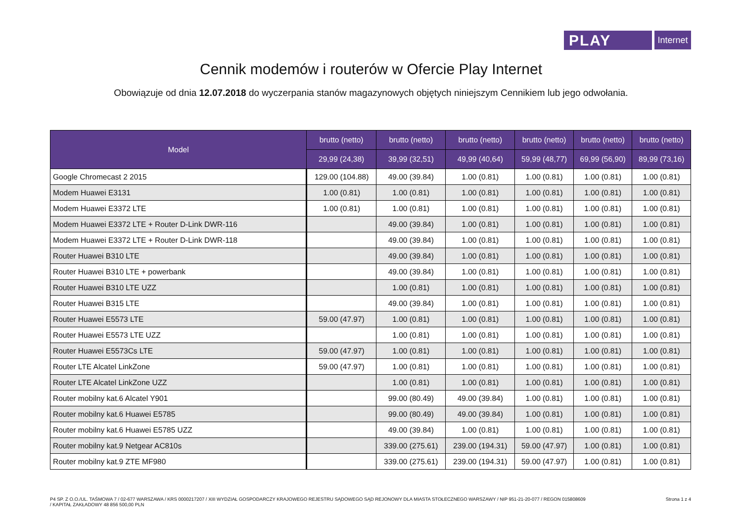PLAY
Internet
Cennik modemów i routerów w Ofercie Play Internet
Obowiązuje od dnia 12.07.2018 do wyczerpania stanów magazynowych objętych niniejszym Cennikiem lub jego odwołania.
| Model | brutto (netto) | brutto (netto) | brutto (netto) | brutto (netto) | brutto (netto) | brutto (netto) |
| --- | --- | --- | --- | --- | --- | --- |
| | 29,99 (24,38) | 39,99 (32,51) | 49,99 (40,64) | 59,99 (48,77) | 69,99 (56,90) | 89,99 (73,16) |
| Google Chromecast 2 2015 | 129.00 (104.88) | 49.00 (39.84) | 1.00 (0.81) | 1.00 (0.81) | 1.00 (0.81) | 1.00 (0.81) |
| Modem Huawei E3131 | 1.00 (0.81) | 1.00 (0.81) | 1.00 (0.81) | 1.00 (0.81) | 1.00 (0.81) | 1.00 (0.81) |
| Modem Huawei E3372 LTE | 1.00 (0.81) | 1.00 (0.81) | 1.00 (0.81) | 1.00 (0.81) | 1.00 (0.81) | 1.00 (0.81) |
| Modem Huawei E3372 LTE + Router D-Link DWR-116 | | 49.00 (39.84) | 1.00 (0.81) | 1.00 (0.81) | 1.00 (0.81) | 1.00 (0.81) |
| Modem Huawei E3372 LTE + Router D-Link DWR-118 | | 49.00 (39.84) | 1.00 (0.81) | 1.00 (0.81) | 1.00 (0.81) | 1.00 (0.81) |
| Router Huawei B310 LTE | | 49.00 (39.84) | 1.00 (0.81) | 1.00 (0.81) | 1.00 (0.81) | 1.00 (0.81) |
| Router Huawei B310 LTE + powerbank | | 49.00 (39.84) | 1.00 (0.81) | 1.00 (0.81) | 1.00 (0.81) | 1.00 (0.81) |
| Router Huawei B310 LTE UZZ | | 1.00 (0.81) | 1.00 (0.81) | 1.00 (0.81) | 1.00 (0.81) | 1.00 (0.81) |
| Router Huawei B315 LTE | | 49.00 (39.84) | 1.00 (0.81) | 1.00 (0.81) | 1.00 (0.81) | 1.00 (0.81) |
| Router Huawei E5573 LTE | 59.00 (47.97) | 1.00 (0.81) | 1.00 (0.81) | 1.00 (0.81) | 1.00 (0.81) | 1.00 (0.81) |
| Router Huawei E5573 LTE UZZ | | 1.00 (0.81) | 1.00 (0.81) | 1.00 (0.81) | 1.00 (0.81) | 1.00 (0.81) |
| Router Huawei E5573Cs LTE | 59.00 (47.97) | 1.00 (0.81) | 1.00 (0.81) | 1.00 (0.81) | 1.00 (0.81) | 1.00 (0.81) |
| Router LTE Alcatel LinkZone | 59.00 (47.97) | 1.00 (0.81) | 1.00 (0.81) | 1.00 (0.81) | 1.00 (0.81) | 1.00 (0.81) |
| Router LTE Alcatel LinkZone UZZ | | 1.00 (0.81) | 1.00 (0.81) | 1.00 (0.81) | 1.00 (0.81) | 1.00 (0.81) |
| Router mobilny kat.6 Alcatel Y901 | | 99.00 (80.49) | 49.00 (39.84) | 1.00 (0.81) | 1.00 (0.81) | 1.00 (0.81) |
| Router mobilny kat.6 Huawei E5785 | | 99.00 (80.49) | 49.00 (39.84) | 1.00 (0.81) | 1.00 (0.81) | 1.00 (0.81) |
| Router mobilny kat.6 Huawei E5785 UZZ | | 49.00 (39.84) | 1.00 (0.81) | 1.00 (0.81) | 1.00 (0.81) | 1.00 (0.81) |
| Router mobilny kat.9 Netgear AC810s | | 339.00 (275.61) | 239.00 (194.31) | 59.00 (47.97) | 1.00 (0.81) | 1.00 (0.81) |
| Router mobilny kat.9 ZTE MF980 | | 339.00 (275.61) | 239.00 (194.31) | 59.00 (47.97) | 1.00 (0.81) | 1.00 (0.81) |
P4 SP. Z O.O./UL. TAŚMOWA 7 / 02-677 WARSZAWA / KRS 0000217207 / XIII WYDZIAŁ GOSPODARCZY KRAJOWEGO REJESTRU SĄDOWEGO SĄD REJONOWY DLA MIASTA STOŁECZNEGO WARSZAWY / NIP 951-21-20-077 / REGON 015808609
/ KAPITAŁ ZAKŁADOWY 48 856 500,00 PLN
Strona 1 z 4